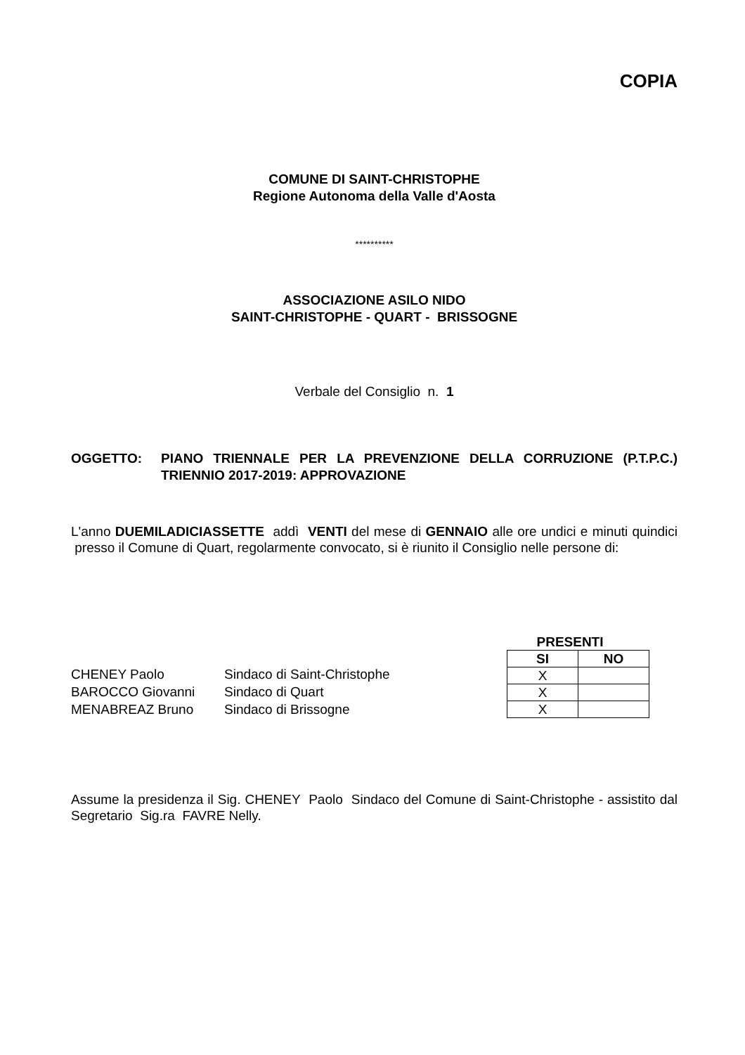COPIA
COMUNE DI SAINT-CHRISTOPHE
Regione Autonoma della Valle d'Aosta
**********
ASSOCIAZIONE ASILO NIDO
SAINT-CHRISTOPHE - QUART - BRISSOGNE
Verbale del Consiglio n. 1
OGGETTO: PIANO TRIENNALE PER LA PREVENZIONE DELLA CORRUZIONE (P.T.P.C.) TRIENNIO 2017-2019: APPROVAZIONE
L'anno DUEMILADICIASSETTE addì VENTI del mese di GENNAIO alle ore undici e minuti quindici presso il Comune di Quart, regolarmente convocato, si è riunito il Consiglio nelle persone di:
| CHENEY Paolo | Sindaco di Saint-Christophe |
| BAROCCO Giovanni | Sindaco di Quart |
| MENABREAZ Bruno | Sindaco di Brissogne |
PRESENTI
| SI | NO |
| --- | --- |
| X | |
| X | |
| X | |
Assume la presidenza il Sig. CHENEY Paolo Sindaco del Comune di Saint-Christophe - assistito dal Segretario Sig.ra FAVRE Nelly.